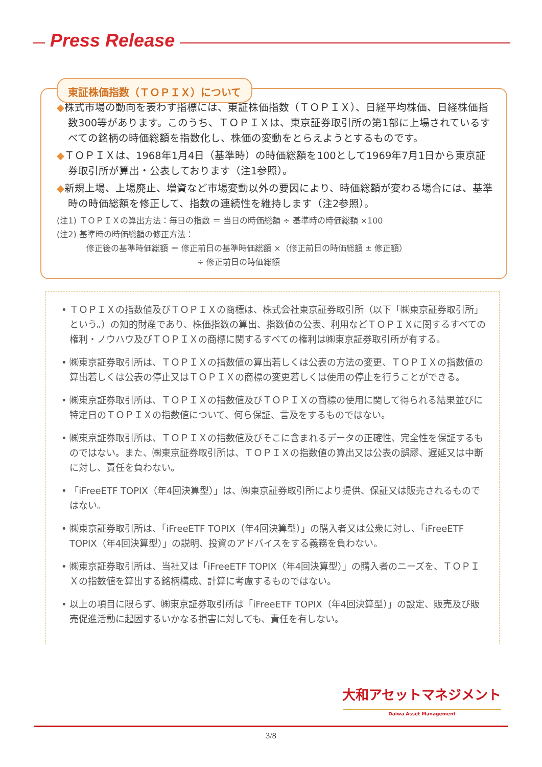Press Release
東証株価指数（ＴＯＰＩＸ）について
◆株式市場の動向を表わす指標には、東証株価指数（ＴＯＰＩＸ）、日経平均株価、日経株価指数300等があります。このうち、ＴＯＰＩＸは、東京証券取引所の第1部に上場されているすべての銘柄の時価総額を指数化し、株価の変動をとらえようとするものです。
◆ＴＯＰＩＸは、1968年1月4日（基準時）の時価総額を100として1969年7月1日から東京証券取引所が算出・公表しております（注1参照）。
◆新規上場、上場廃止、増資など市場変動以外の要因により、時価総額が変わる場合には、基準時の時価総額を修正して、指数の連続性を維持します（注2参照）。
(注1) ＴＯＰＩＸの算出方法：毎日の指数 ＝ 当日の時価総額 ÷ 基準時の時価総額 ×100
(注2) 基準時の時価総額の修正方法：
修正後の基準時価総額 ＝ 修正前日の基準時価総額 ×（修正前日の時価総額 ± 修正額）
÷ 修正前日の時価総額
• ＴＯＰＩＸの指数値及びＴＯＰＩＸの商標は、株式会社東京証券取引所（以下「㈱東京証券取引所」という。）の知的財産であり、株価指数の算出、指数値の公表、利用などＴＯＰＩＸに関するすべての権利・ノウハウ及びＴＯＰＩＸの商標に関するすべての権利は㈱東京証券取引所が有する。
• ㈱東京証券取引所は、ＴＯＰＩＸの指数値の算出若しくは公表の方法の変更、ＴＯＰＩＸの指数値の算出若しくは公表の停止又はＴＯＰＩＸの商標の変更若しくは使用の停止を行うことができる。
• ㈱東京証券取引所は、ＴＯＰＩＸの指数値及びＴＯＰＩＸの商標の使用に関して得られる結果並びに特定日のＴＯＰＩＸの指数値について、何ら保証、言及をするものではない。
• ㈱東京証券取引所は、ＴＯＰＩＸの指数値及びそこに含まれるデータの正確性、完全性を保証するものではない。また、㈱東京証券取引所は、ＴＯＰＩＸの指数値の算出又は公表の誤謬、遅延又は中断に対し、責任を負わない。
• 「iFreeETF TOPIX（年4回決算型）」は、㈱東京証券取引所により提供、保証又は販売されるものではない。
• ㈱東京証券取引所は、「iFreeETF TOPIX（年4回決算型）」の購入者又は公衆に対し、「iFreeETF TOPIX（年4回決算型）」の説明、投資のアドバイスをする義務を負わない。
• ㈱東京証券取引所は、当社又は「iFreeETF TOPIX（年4回決算型）」の購入者のニーズを、ＴＯＰＩＸの指数値を算出する銘柄構成、計算に考慮するものではない。
• 以上の項目に限らず、㈱東京証券取引所は「iFreeETF TOPIX（年4回決算型）」の設定、販売及び販売促進活動に起因するいかなる損害に対しても、責任を有しない。
大和アセットマネジメント
Daiwa Asset Management
3/8